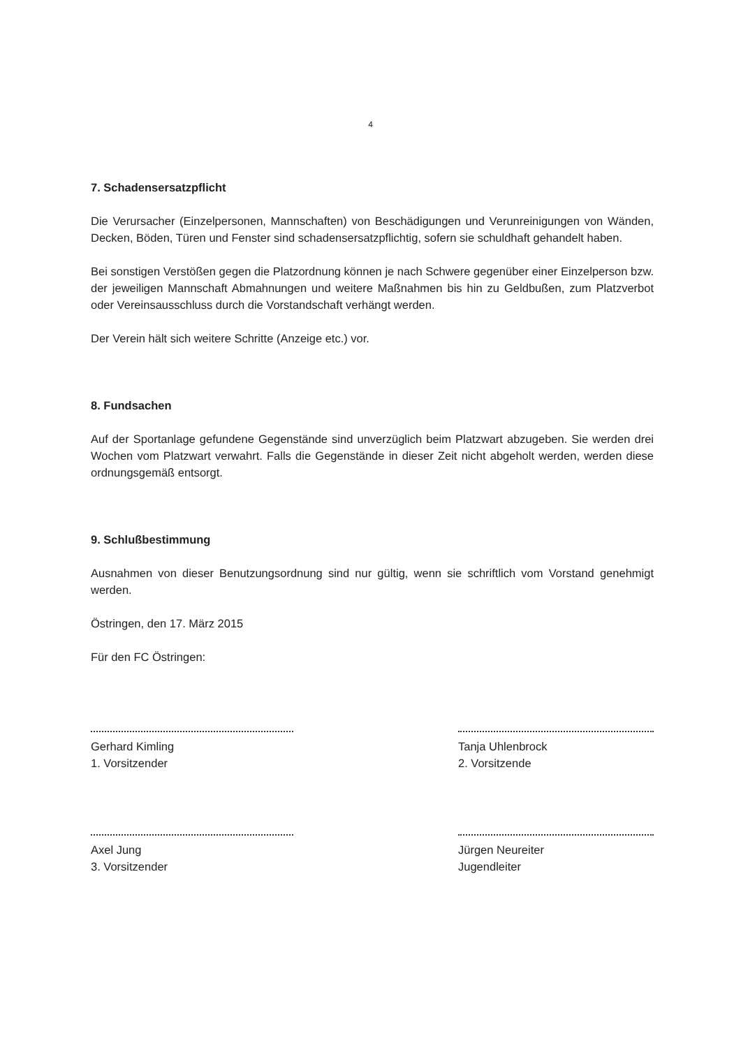4
7. Schadensersatzpflicht
Die Verursacher (Einzelpersonen, Mannschaften) von Beschädigungen und Verunreinigungen von Wänden, Decken, Böden, Türen und Fenster sind schadensersatzpflichtig, sofern sie schuldhaft gehandelt haben.
Bei sonstigen Verstößen gegen die Platzordnung können je nach Schwere gegenüber einer Einzelperson bzw. der jeweiligen Mannschaft Abmahnungen und weitere Maßnahmen bis hin zu Geldbußen, zum Platzverbot oder Vereinsausschluss durch die Vorstandschaft verhängt werden.
Der Verein hält sich weitere Schritte (Anzeige etc.) vor.
8. Fundsachen
Auf der Sportanlage gefundene Gegenstände sind unverzüglich beim Platzwart abzugeben. Sie werden drei Wochen vom Platzwart verwahrt. Falls die Gegenstände in dieser Zeit nicht abgeholt werden, werden diese ordnungsgemäß entsorgt.
9. Schlußbestimmung
Ausnahmen von dieser Benutzungsordnung sind nur gültig, wenn sie schriftlich vom Vorstand genehmigt werden.
Östringen, den 17. März 2015
Für den FC Östringen:
Gerhard Kimling
1. Vorsitzender
Axel Jung
3. Vorsitzender
Tanja Uhlenbrock
2. Vorsitzende
Jürgen Neureiter
Jugendleiter